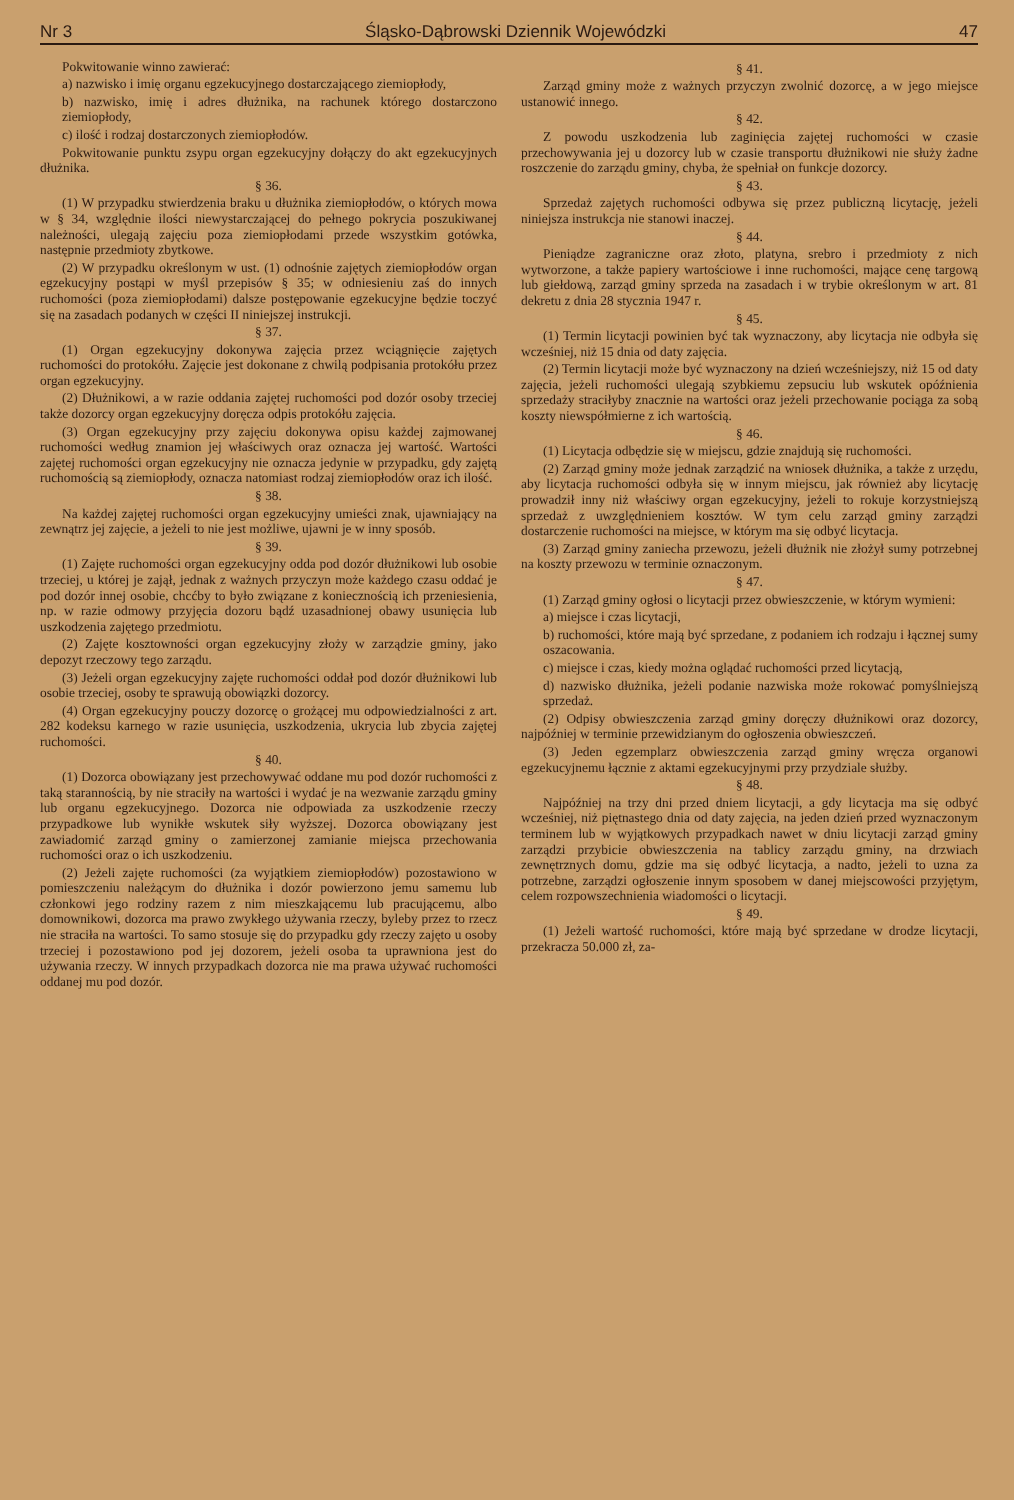Nr 3 Śląsko-Dąbrowski Dziennik Wojewódzki 47
Pokwitowanie winno zawierać:
a) nazwisko i imię organu egzekucyjnego dostarczającego ziemiopłody,
b) nazwisko, imię i adres dłużnika, na rachunek którego dostarczono ziemiopłody,
c) ilość i rodzaj dostarczonych ziemiopłodów.
Pokwitowanie punktu zsypu organ egzekucyjny dołączy do akt egzekucyjnych dłużnika.
§ 36.
(1) W przypadku stwierdzenia braku u dłużnika ziemiopłodów, o których mowa w § 34, względnie ilości niewystarczającej do pełnego pokrycia poszukiwanej należności, ulegają zajęciu poza ziemiopłodami przede wszystkim gotówka, następnie przedmioty zbytkowe.
(2) W przypadku określonym w ust. (1) odnośnie zajętych ziemiopłodów organ egzekucyjny postąpi w myśl przepisów § 35; w odniesieniu zaś do innych ruchomości (poza ziemiopłodami) dalsze postępowanie egzekucyjne będzie toczyć się na zasadach podanych w części II niniejszej instrukcji.
§ 37.
(1) Organ egzekucyjny dokonywa zajęcia przez wciągnięcie zajętych ruchomości do protokółu. Zajęcie jest dokonane z chwilą podpisania protokółu przez organ egzekucyjny.
(2) Dłużnikowi, a w razie oddania zajętej ruchomości pod dozór osoby trzeciej także dozorcy organ egzekucyjny doręcza odpis protokółu zajęcia.
(3) Organ egzekucyjny przy zajęciu dokonywa opisu każdej zajmowanej ruchomości według znamion jej właściwych oraz oznacza jej wartość. Wartości zajętej ruchomości organ egzekucyjny nie oznacza jedynie w przypadku, gdy zajętą ruchomością są ziemiopłody, oznacza natomiast rodzaj ziemiopłodów oraz ich ilość.
§ 38.
Na każdej zajętej ruchomości organ egzekucyjny umieści znak, ujawniający na zewnątrz jej zajęcie, a jeżeli to nie jest możliwe, ujawni je w inny sposób.
§ 39.
(1) Zajęte ruchomości organ egzekucyjny odda pod dozór dłużnikowi lub osobie trzeciej, u której je zajął, jednak z ważnych przyczyn może każdego czasu oddać je pod dozór innej osobie, chcćby to było związane z koniecznością ich przeniesienia, np. w razie odmowy przyjęcia dozoru bądź uzasadnionej obawy usunięcia lub uszkodzenia zajętego przedmiotu.
(2) Zajęte kosztowności organ egzekucyjny złoży w zarządzie gminy, jako depozyt rzeczowy tego zarządu.
(3) Jeżeli organ egzekucyjny zajęte ruchomości oddał pod dozór dłużnikowi lub osobie trzeciej, osoby te sprawują obowiązki dozorcy.
(4) Organ egzekucyjny pouczy dozorcę o grożącej mu odpowiedzialności z art. 282 kodeksu karnego w razie usunięcia, uszkodzenia, ukrycia lub zbycia zajętej ruchomości.
§ 40.
(1) Dozorca obowiązany jest przechowywać oddane mu pod dozór ruchomości z taką starannością, by nie straciły na wartości i wydać je na wezwanie zarządu gminy lub organu egzekucyjnego. Dozorca nie odpowiada za uszkodzenie rzeczy przypadkowe lub wynikłe wskutek siły wyższej. Dozorca obowiązany jest zawiadomić zarząd gminy o zamierzonej zamianie miejsca przechowania ruchomości oraz o ich uszkodzeniu.
(2) Jeżeli zajęte ruchomości (za wyjątkiem ziemiopłodów) pozostawiono w pomieszczeniu należącym do dłużnika i dozór powierzono jemu samemu lub członkowi jego rodziny razem z nim mieszkającemu lub pracującemu, albo domownikowi, dozorca ma prawo zwykłego używania rzeczy, byleby przez to rzecz nie straciła na wartości. To samo stosuje się do przypadku gdy rzeczy zajęto u osoby trzeciej i pozostawiono pod jej dozorem, jeżeli osoba ta uprawniona jest do używania rzeczy. W innych przypadkach dozorca nie ma prawa używać ruchomości oddanej mu pod dozór.
§ 41.
Zarząd gminy może z ważnych przyczyn zwolnić dozorcę, a w jego miejsce ustanowić innego.
§ 42.
Z powodu uszkodzenia lub zaginięcia zajętej ruchomości w czasie przechowywania jej u dozorcy lub w czasie transportu dłużnikowi nie służy żadne roszczenie do zarządu gminy, chyba, że spełniał on funkcje dozorcy.
§ 43.
Sprzedaż zajętych ruchomości odbywa się przez publiczną licytację, jeżeli niniejsza instrukcja nie stanowi inaczej.
§ 44.
Pieniądze zagraniczne oraz złoto, platyna, srebro i przedmioty z nich wytworzone, a także papiery wartościowe i inne ruchomości, mające cenę targową lub giełdową, zarząd gminy sprzeda na zasadach i w trybie określonym w art. 81 dekretu z dnia 28 stycznia 1947 r.
§ 45.
(1) Termin licytacji powinien być tak wyznaczony, aby licytacja nie odbyła się wcześniej, niż 15 dnia od daty zajęcia.
(2) Termin licytacji może być wyznaczony na dzień wcześniejszy, niż 15 od daty zajęcia, jeżeli ruchomości ulegają szybkiemu zepsuciu lub wskutek opóźnienia sprzedaży straciłyby znacznie na wartości oraz jeżeli przechowanie pociąga za sobą koszty niewspółmierne z ich wartością.
§ 46.
(1) Licytacja odbędzie się w miejscu, gdzie znajdują się ruchomości.
(2) Zarząd gminy może jednak zarządzić na wniosek dłużnika, a także z urzędu, aby licytacja ruchomości odbyła się w innym miejscu, jak również aby licytację prowadził inny niż właściwy organ egzekucyjny, jeżeli to rokuje korzystniejszą sprzedaż z uwzględnieniem kosztów. W tym celu zarząd gminy zarządzi dostarczenie ruchomości na miejsce, w którym ma się odbyć licytacja.
(3) Zarząd gminy zaniecha przewozu, jeżeli dłużnik nie złożył sumy potrzebnej na koszty przewozu w terminie oznaczonym.
§ 47.
(1) Zarząd gminy ogłosi o licytacji przez obwieszczenie, w którym wymieni:
a) miejsce i czas licytacji,
b) ruchomości, które mają być sprzedane, z podaniem ich rodzaju i łącznej sumy oszacowania.
c) miejsce i czas, kiedy można oglądać ruchomości przed licytacją,
d) nazwisko dłużnika, jeżeli podanie nazwiska może rokować pomyślniejszą sprzedaż.
(2) Odpisy obwieszczenia zarząd gminy doręczy dłużnikowi oraz dozorcy, najpóźniej w terminie przewidzianym do ogłoszenia obwieszczeń.
(3) Jeden egzemplarz obwieszczenia zarząd gminy wręcza organowi egzekucyjnemu łącznie z aktami egzekucyjnymi przy przydziale służby.
§ 48.
Najpóźniej na trzy dni przed dniem licytacji, a gdy licytacja ma się odbyć wcześniej, niż piętnastego dnia od daty zajęcia, na jeden dzień przed wyznaczonym terminem lub w wyjątkowych przypadkach nawet w dniu licytacji zarząd gminy zarządzi przybicie obwieszczenia na tablicy zarządu gminy, na drzwiach zewnętrznych domu, gdzie ma się odbyć licytacja, a nadto, jeżeli to uzna za potrzebne, zarządzi ogłoszenie innym sposobem w danej miejscowości przyjętym, celem rozpowszechnienia wiadomości o licytacji.
§ 49.
(1) Jeżeli wartość ruchomości, które mają być sprzedane w drodze licytacji, przekracza 50.000 zł, za-